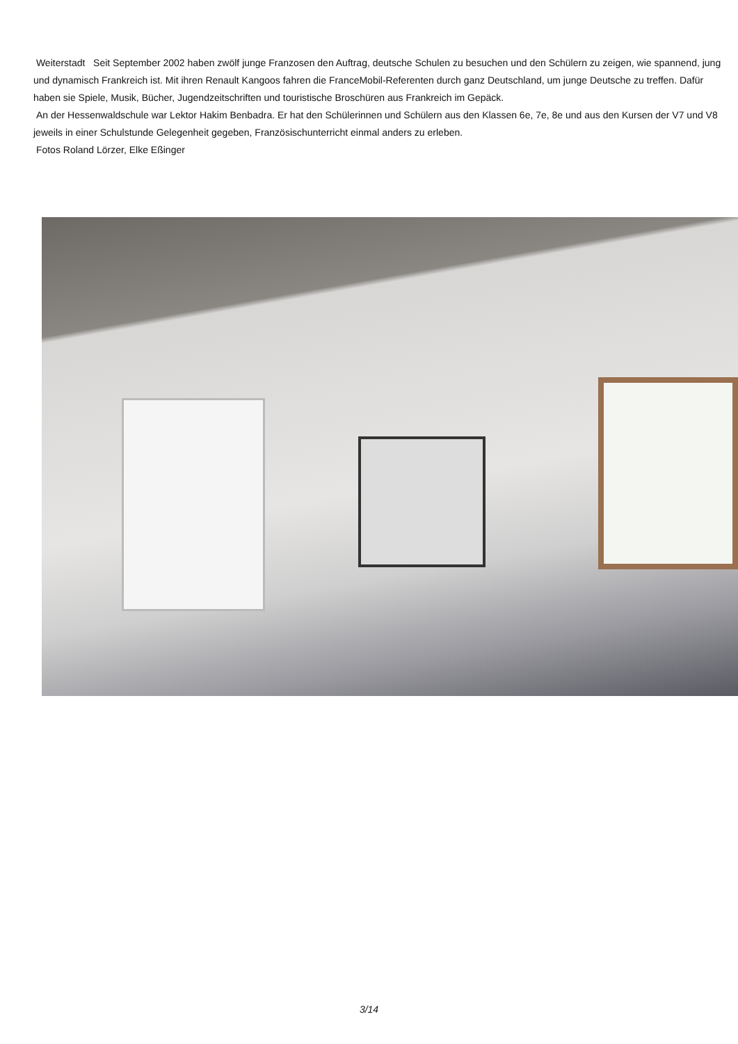Weiterstadt Seit September 2002 haben zwölf junge Franzosen den Auftrag, deutsche Schulen zu besuchen und den Schülern zu zeigen, wie spannend, jung und dynamisch Frankreich ist. Mit ihren Renault Kangoos fahren die FranceMobil-Referenten durch ganz Deutschland, um junge Deutsche zu treffen. Dafür haben sie Spiele, Musik, Bücher, Jugendzeitschriften und touristische Broschüren aus Frankreich im Gepäck.
An der Hessenwaldschule war Lektor Hakim Benbadra. Er hat den Schülerinnen und Schülern aus den Klassen 6e, 7e, 8e und aus den Kursen der V7 und V8 jeweils in einer Schulstunde Gelegenheit gegeben, Französischunterricht einmal anders zu erleben.
Fotos Roland Lörzer, Elke Eßinger
3/14